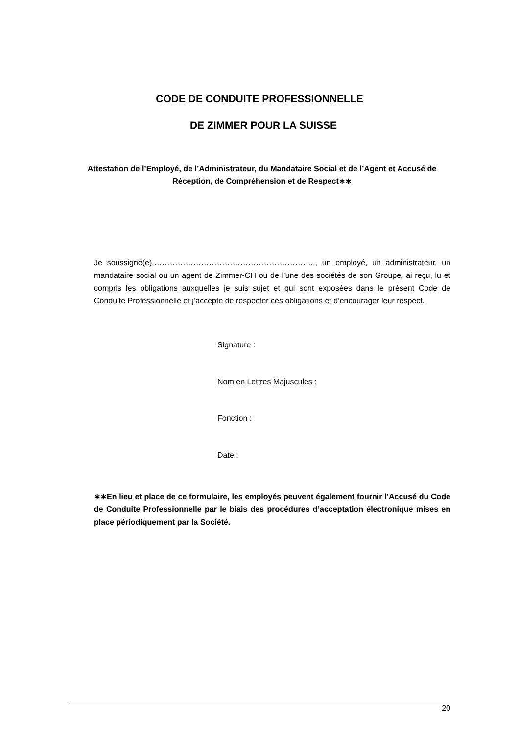CODE DE CONDUITE PROFESSIONNELLE
DE ZIMMER POUR LA SUISSE
Attestation de l’Employé, de l’Administrateur, du Mandataire Social et de l’Agent et Accusé de Réception, de Compréhension et de Respect∗∗
Je soussigné(e),…………………………………………………….., un employé, un administrateur, un mandataire social ou un agent de Zimmer-CH ou de l’une des sociétés de son Groupe, ai reçu, lu et compris les obligations auxquelles je suis sujet et qui sont exposées dans le présent Code de Conduite Professionnelle et j’accepte de respecter ces obligations et d’encourager leur respect.
Signature :
Nom en Lettres Majuscules :
Fonction :
Date :
∗∗En lieu et place de ce formulaire, les employés peuvent également fournir l’Accusé du Code de Conduite Professionnelle par le biais des procédures d’acceptation électronique mises en place périodiquement par la Société.
20